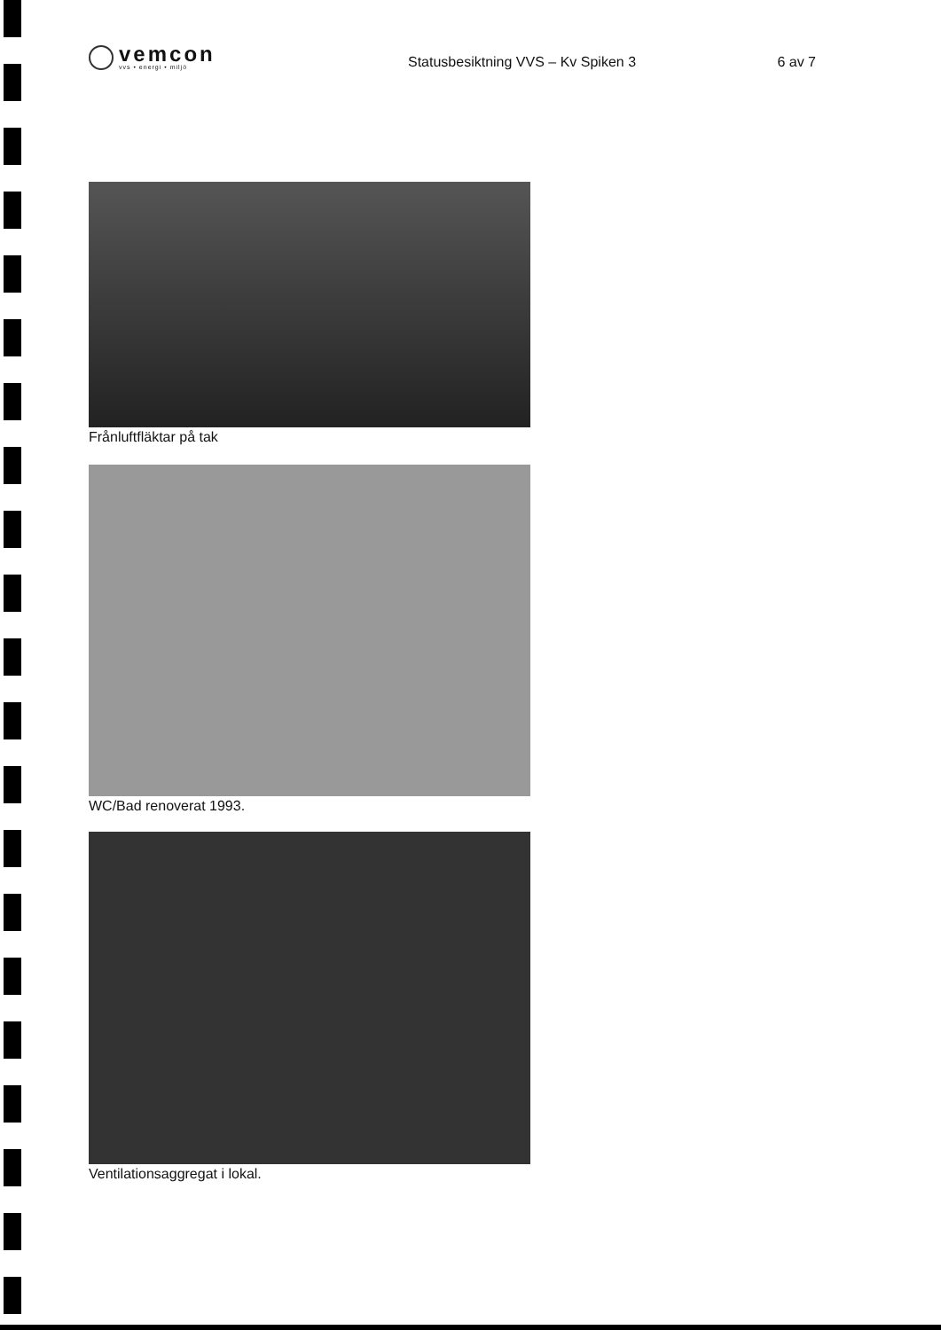vemcon
vvs • energi • miljö
Statusbesiktning VVS – Kv Spiken 3
6 av 7
Frånluftfläktar på tak
WC/Bad renoverat 1993.
Ventilationsaggregat i lokal.